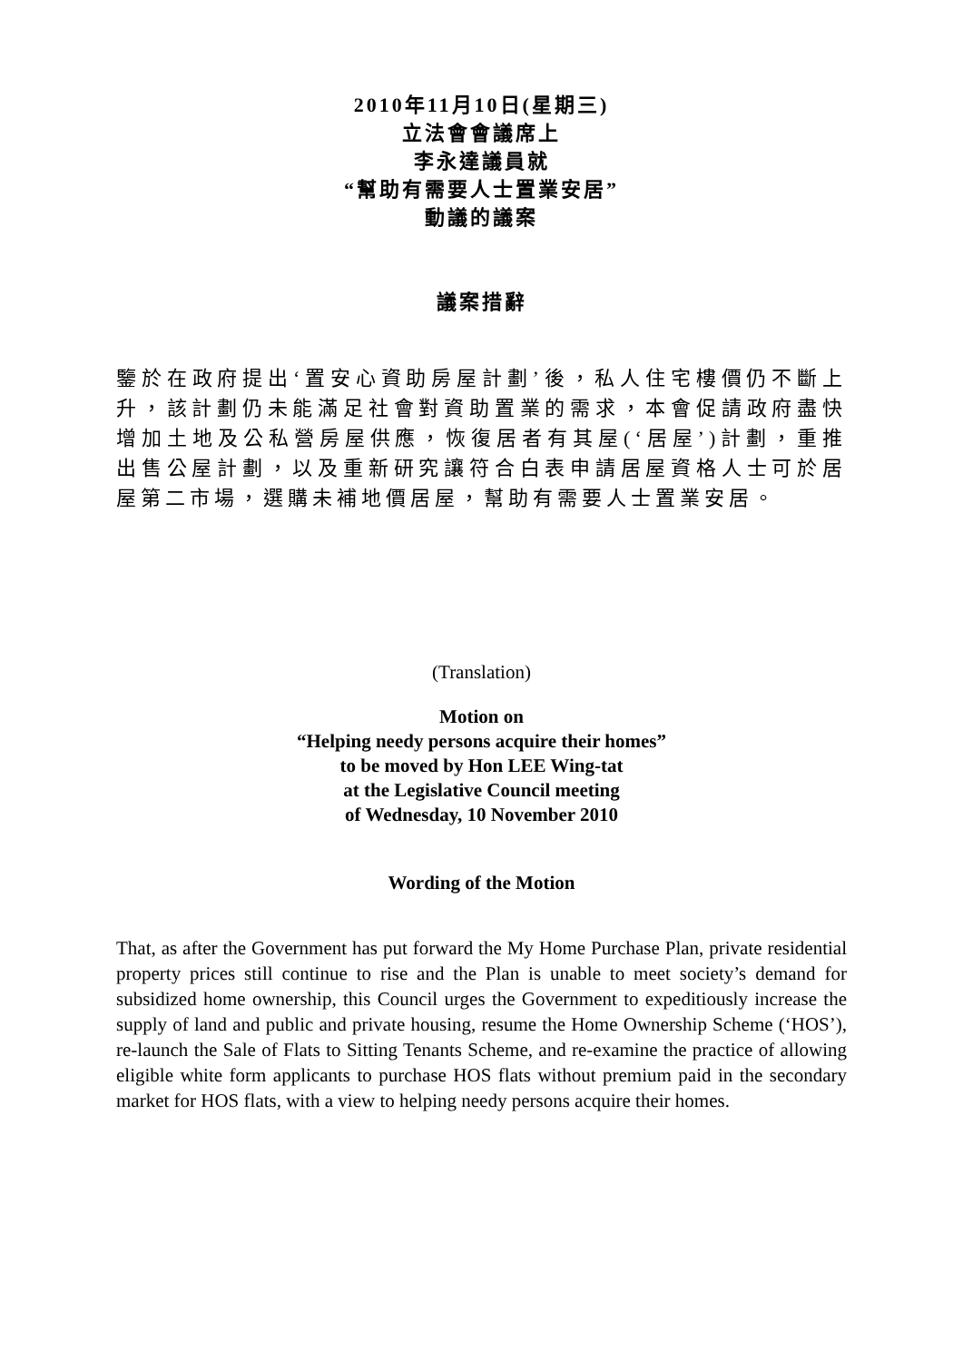2010年11月10日(星期三)
立法會會議席上
李永達議員就
“幫助有需要人士置業安居”
動議的議案
議案措辭
鑒於在政府提出‘置安心資助房屋計劃’後，私人住宅樓價仍不斷上升，該計劃仍未能滿足社會對資助置業的需求，本會促請政府盡快增加土地及公私營房屋供應，恢復居者有其屋(‘居屋’)計劃，重推出售公屋計劃，以及重新研究讓符合白表申請居屋資格人士可於居屋第二市場，選購未補地價居屋，幫助有需要人士置業安居。
(Translation)
Motion on
“Helping needy persons acquire their homes”
to be moved by Hon LEE Wing-tat
at the Legislative Council meeting
of Wednesday, 10 November 2010
Wording of the Motion
That, as after the Government has put forward the My Home Purchase Plan, private residential property prices still continue to rise and the Plan is unable to meet society’s demand for subsidized home ownership, this Council urges the Government to expeditiously increase the supply of land and public and private housing, resume the Home Ownership Scheme (‘HOS’), re-launch the Sale of Flats to Sitting Tenants Scheme, and re-examine the practice of allowing eligible white form applicants to purchase HOS flats without premium paid in the secondary market for HOS flats, with a view to helping needy persons acquire their homes.